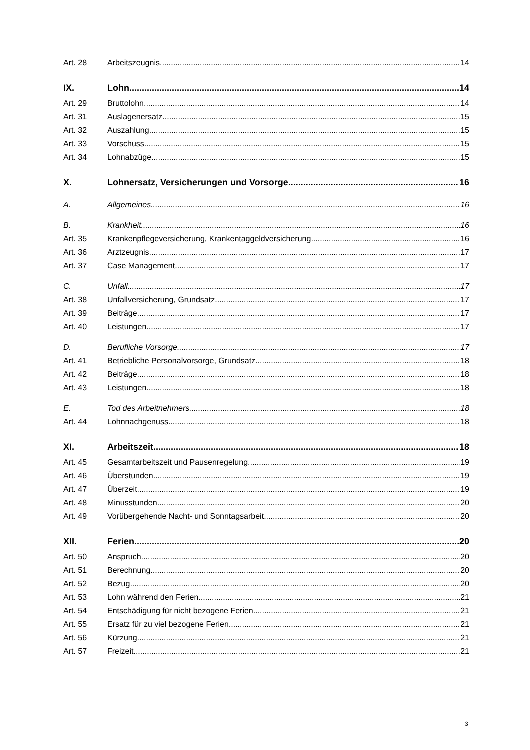Art. 28 Arbeitszeugnis 14
IX. Lohn 14
Art. 29 Bruttolohn 14
Art. 31 Auslagenersatz 15
Art. 32 Auszahlung 15
Art. 33 Vorschuss 15
Art. 34 Lohnabzüge 15
X. Lohnersatz, Versicherungen und Vorsorge 16
A. Allgemeines 16
B. Krankheit 16
Art. 35 Krankenpflegeversicherung, Krankentaggeldversicherung 16
Art. 36 Arztzeugnis 17
Art. 37 Case Management 17
C. Unfall 17
Art. 38 Unfallversicherung, Grundsatz 17
Art. 39 Beiträge 17
Art. 40 Leistungen 17
D. Berufliche Vorsorge 17
Art. 41 Betriebliche Personalvorsorge, Grundsatz 18
Art. 42 Beiträge 18
Art. 43 Leistungen 18
E. Tod des Arbeitnehmers 18
Art. 44 Lohnnachgenuss 18
XI. Arbeitszeit 18
Art. 45 Gesamtarbeitszeit und Pausenregelung 19
Art. 46 Überstunden 19
Art. 47 Überzeit 19
Art. 48 Minusstunden 20
Art. 49 Vorübergehende Nacht- und Sonntagsarbeit 20
XII. Ferien 20
Art. 50 Anspruch 20
Art. 51 Berechnung 20
Art. 52 Bezug 20
Art. 53 Lohn während den Ferien 21
Art. 54 Entschädigung für nicht bezogene Ferien 21
Art. 55 Ersatz für zu viel bezogene Ferien 21
Art. 56 Kürzung 21
Art. 57 Freizeit 21
3